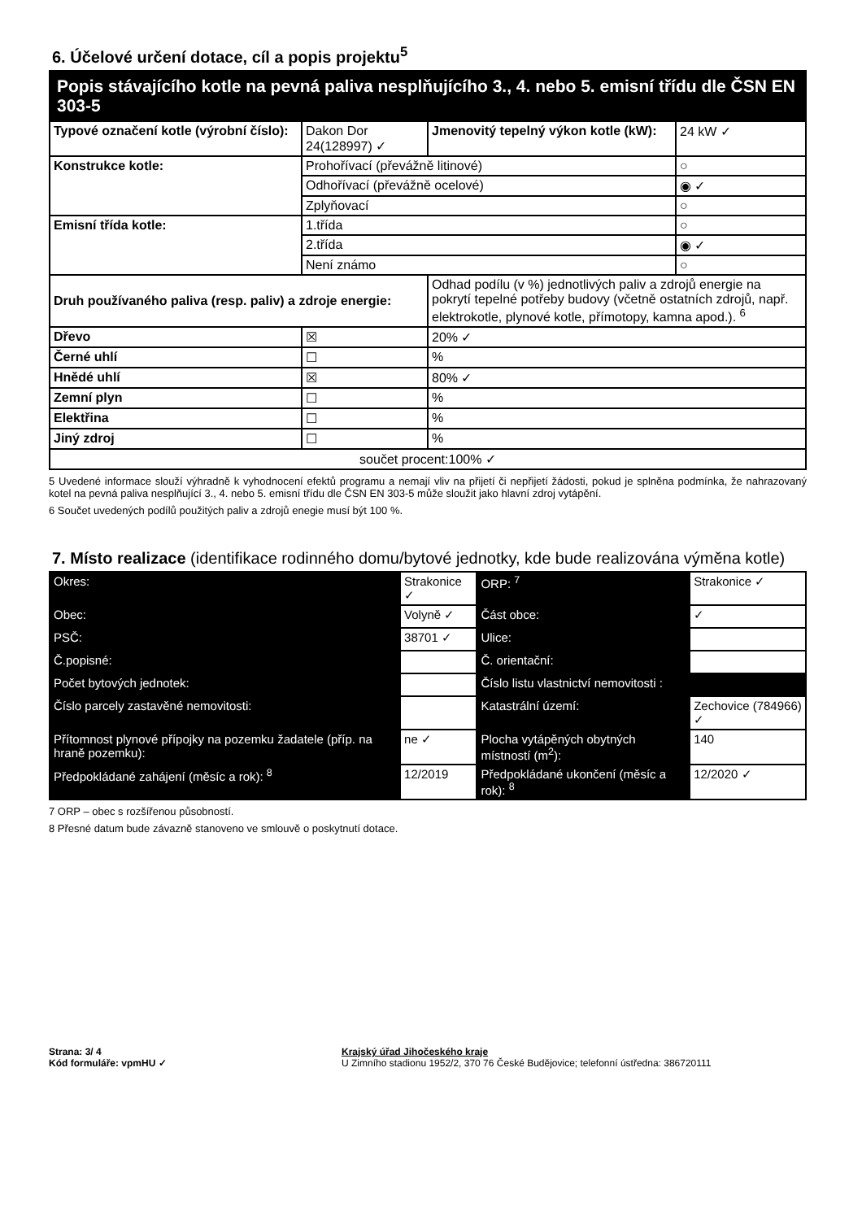6. Účelové určení dotace, cíl a popis projektu<sup>5</sup>
| Popis stávajícího kotle na pevná paliva nesplňujícího 3., 4. nebo 5. emisní třídu dle ČSN EN 303-5 | | | |
| Typové označení kotle (výrobní číslo): | Dakon Dor 24(128997) ✓ | Jmenovitý tepelný výkon kotle (kW): | 24 kW ✓ |
| Konstrukce kotle: | Prohořívací (převážně litinové) | | ○ |
| | Odhořívací (převážně ocelové) | | ◉ ✓ |
| | Zplyňovací | | ○ |
| Emisní třída kotle: | 1.třída | | ○ |
| | 2.třída | | ◉ ✓ |
| | Není známo | | ○ |
| Druh používaného paliva (resp. paliv) a zdroje energie: | | Odhad podílu (v %) jednotlivých paliv a zdrojů energie na pokrytí tepelné potřeby budovy (včetně ostatních zdrojů, např. elektrokotle, plynové kotle, přímotopy, kamna apod.). <sup>6</sup> | |
| Dřevo | ☒ | 20% ✓ | |
| Černé uhlí | ☐ | % | |
| Hnědé uhlí | ☒ | 80% ✓ | |
| Zemní plyn | ☐ | % | |
| Elektřina | ☐ | % | |
| Jiný zdroj | ☐ | % | |
| součet procent:100% ✓ | | | |
5 Uvedené informace slouží výhradně k vyhodnocení efektů programu a nemají vliv na přijetí či nepřijetí žádosti, pokud je splněna podmínka, že nahrazovaný kotel na pevná paliva nesplňující 3., 4. nebo 5. emisní třídu dle ČSN EN 303-5 může sloužit jako hlavní zdroj vytápění.
6 Součet uvedených podílů použitých paliv a zdrojů enegie musí být 100 %.
7. Místo realizace (identifikace rodinného domu/bytové jednotky, kde bude realizována výměna kotle)
| Okres: | Strakonice ✓ | | ORP: <sup>7</sup> | Strakonice ✓ | |
| Obec: | Volyně ✓ | | Část obce: | ✓ | |
| PSČ: | 38701 ✓ | | Ulice: | | |
| Č.popisné: | | | Č. orientační: | | |
| Počet bytových jednotek: | | | Číslo listu vlastnictví nemovitosti : | | |
| Číslo parcely zastavěné nemovitosti: | | | Katastrální území: | Zechovice (784966) ✓ | |
| Přítomnost plynové přípojky na pozemku žadatele (příp. na hraně pozemku): | | ne ✓ | Plocha vytápěných obytných místností (m<sup>2</sup>): | | 140 |
| Předpokládané zahájení (měsíc a rok): <sup>8</sup> | | 12/2019 | Předpokládané ukončení (měsíc a rok): <sup>8</sup> | | 12/2020 ✓ |
7 ORP – obec s rozšířenou působností.
8 Přesné datum bude závazně stanoveno ve smlouvě o poskytnutí dotace.
Strana: 3/ 4
Kód formuláře: vpmHU ✓
Krajský úřad Jihočeského kraje
U Zimního stadionu 1952/2, 370 76 České Budějovice; telefonní ústředna: 386720111